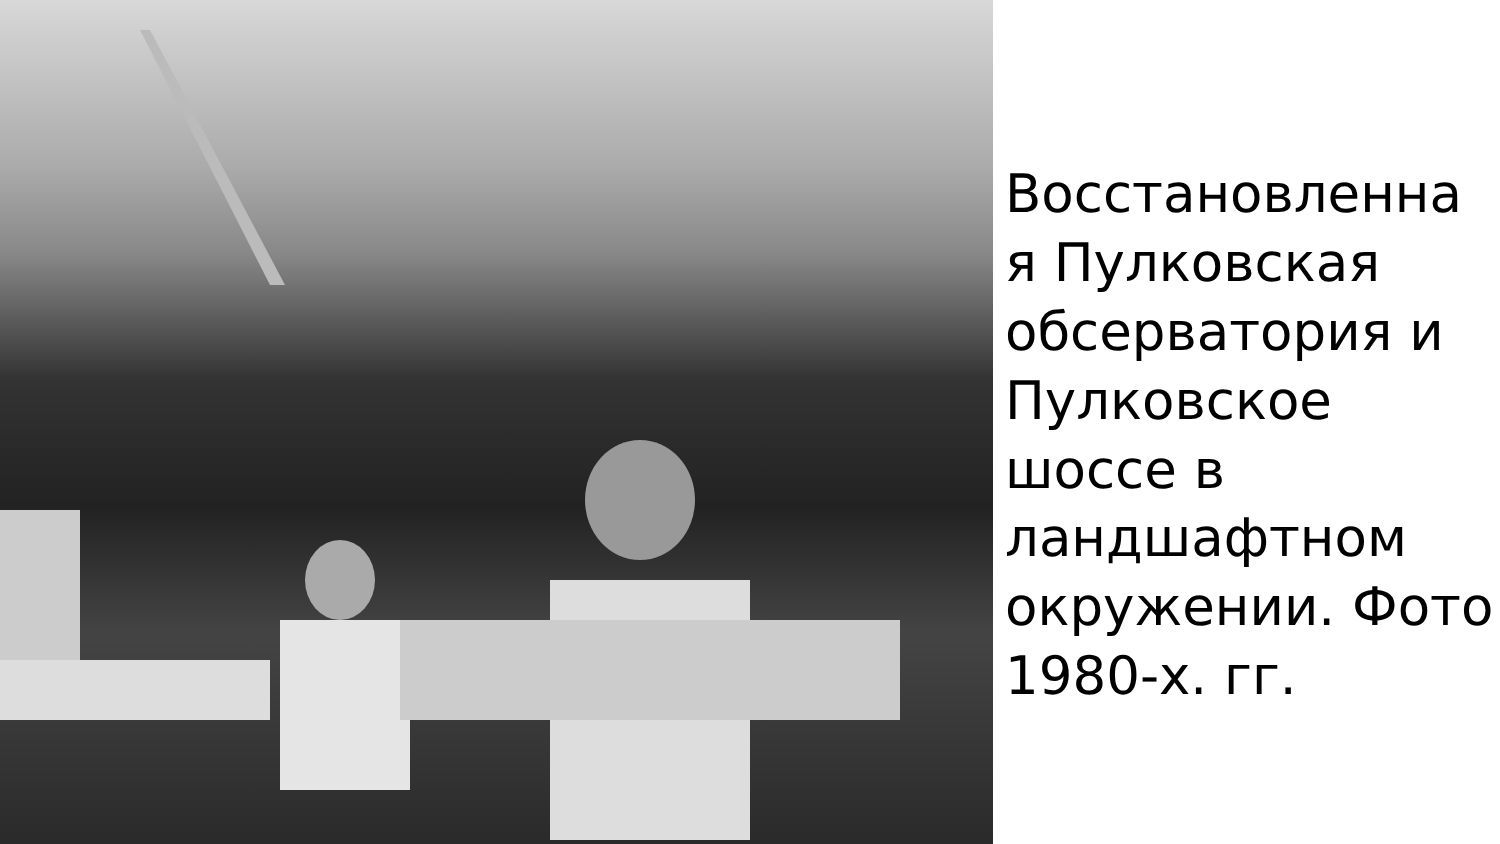Восстановленна
я Пулковская
обсерватория и
Пулковское
шоссе в
ландшафтном
окружении. Фото
1980-х. гг.